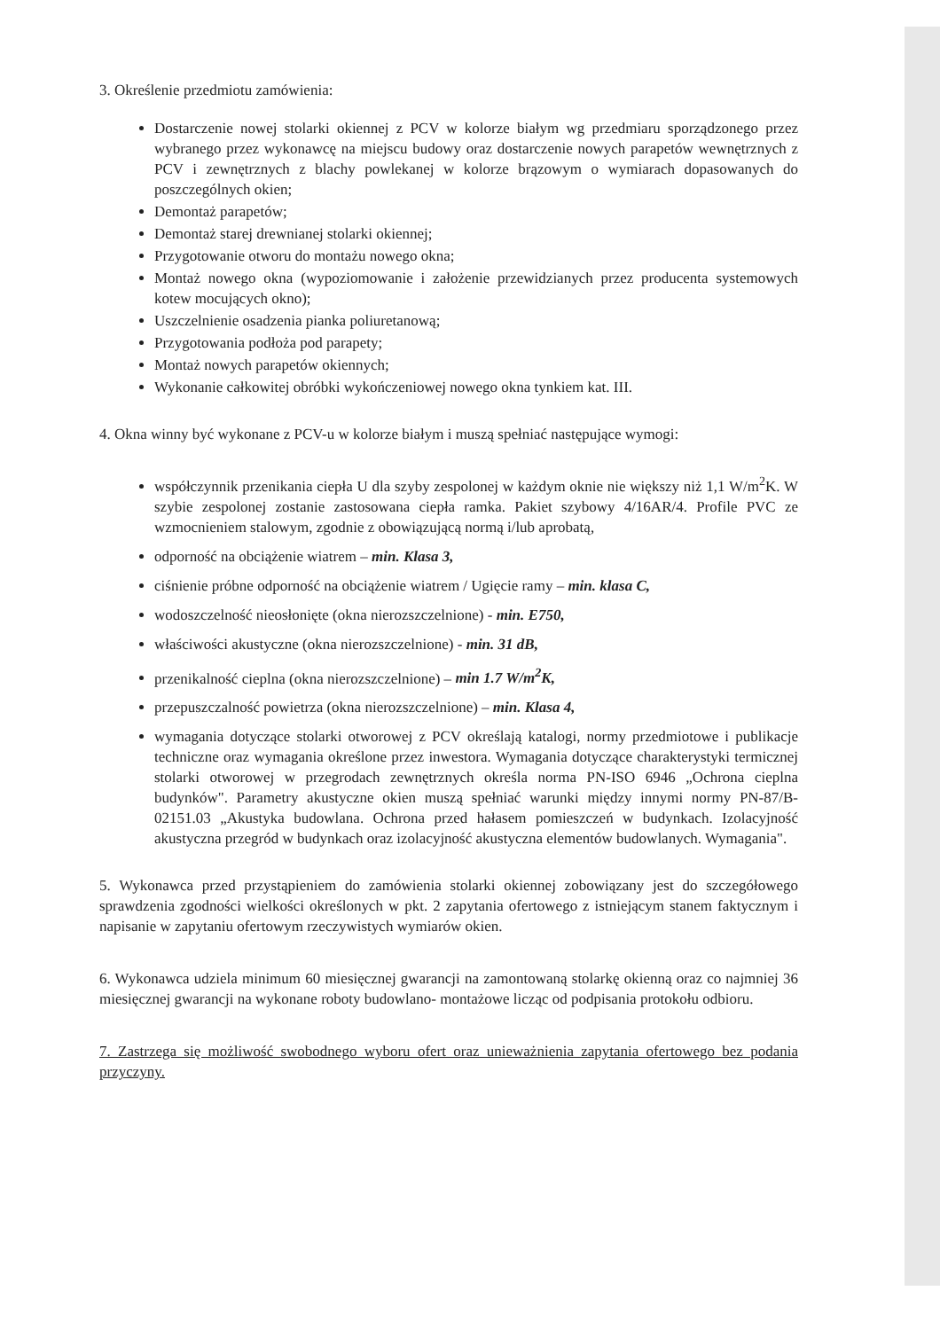3. Określenie przedmiotu zamówienia:
Dostarczenie nowej stolarki okiennej z PCV w kolorze białym wg przedmiaru sporządzonego przez wybranego przez wykonawcę na miejscu budowy oraz dostarczenie nowych parapetów wewnętrznych z PCV i zewnętrznych z blachy powlekanej w kolorze brązowym o wymiarach dopasowanych do poszczególnych okien;
Demontaż parapetów;
Demontaż starej drewnianej stolarki okiennej;
Przygotowanie otworu do montażu nowego okna;
Montaż nowego okna (wypoziomowanie i założenie przewidzianych przez producenta systemowych kotew mocujących okno);
Uszczelnienie osadzenia pianka poliuretanową;
Przygotowania podłoża pod parapety;
Montaż nowych parapetów okiennych;
Wykonanie całkowitej obróbki wykończeniowej nowego okna tynkiem kat. III.
4. Okna winny być wykonane z PCV-u w kolorze białym i muszą spełniać następujące wymogi:
współczynnik przenikania ciepła U dla szyby zespolonej w każdym oknie nie większy niż 1,1 W/m<sup>2</sup>K. W szybie zespolonej zostanie zastosowana ciepła ramka. Pakiet szybowy 4/16AR/4. Profile PVC ze wzmocnieniem stalowym, zgodnie z obowiązującą normą i/lub aprobatą,
odporność na obciążenie wiatrem – min. Klasa 3,
ciśnienie próbne odporność na obciążenie wiatrem / Ugięcie ramy – min. klasa C,
wodoszczelność nieosłonięte (okna nierozszczelnione) - min. E750,
właściwości akustyczne (okna nierozszczelnione) - min. 31 dB,
przenikalność cieplna (okna nierozszczelnione) – min 1.7 W/m<sup>2</sup>K,
przepuszczalność powietrza (okna nierozszczelnione) – min. Klasa 4,
wymagania dotyczące stolarki otworowej z PCV określają katalogi, normy przedmiotowe i publikacje techniczne oraz wymagania określone przez inwestora. Wymagania dotyczące charakterystyki termicznej stolarki otworowej w przegrodach zewnętrznych określa norma PN-ISO 6946 „Ochrona cieplna budynków". Parametry akustyczne okien muszą spełniać warunki między innymi normy PN-87/B-02151.03 „Akustyka budowlana. Ochrona przed hałasem pomieszczeń w budynkach. Izolacyjność akustyczna przegród w budynkach oraz izolacyjność akustyczna elementów budowlanych. Wymagania".
5. Wykonawca przed przystąpieniem do zamówienia stolarki okiennej zobowiązany jest do szczegółowego sprawdzenia zgodności wielkości określonych w pkt. 2 zapytania ofertowego z istniejącym stanem faktycznym i napisanie w zapytaniu ofertowym rzeczywistych wymiarów okien.
6. Wykonawca udziela minimum 60 miesięcznej gwarancji na zamontowaną stolarkę okienną oraz co najmniej 36 miesięcznej gwarancji na wykonane roboty budowlano- montażowe licząc od podpisania protokołu odbioru.
7. Zastrzega się możliwość swobodnego wyboru ofert oraz unieważnienia zapytania ofertowego bez podania przyczyny.